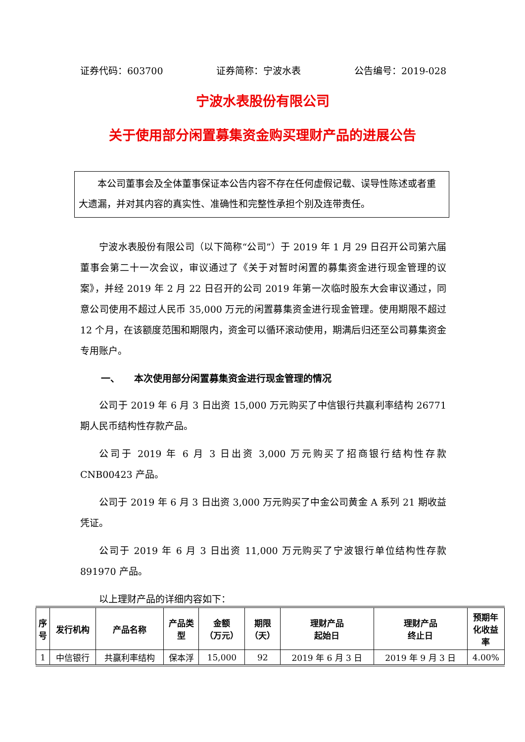证券代码：603700 证券简称：宁波水表 公告编号：2019-028
宁波水表股份有限公司
关于使用部分闲置募集资金购买理财产品的进展公告
　　本公司董事会及全体董事保证本公告内容不存在任何虚假记载、误导性陈述或者重大遗漏，并对其内容的真实性、准确性和完整性承担个别及连带责任。
宁波水表股份有限公司（以下简称“公司”）于 2019 年 1 月 29 日召开公司第六届董事会第二十一次会议，审议通过了《关于对暂时闲置的募集资金进行现金管理的议案》，并经 2019 年 2 月 22 日召开的公司 2019 年第一次临时股东大会审议通过，同意公司使用不超过人民币 35,000 万元的闲置募集资金进行现金管理。使用期限不超过 12 个月，在该额度范围和期限内，资金可以循环滚动使用，期满后归还至公司募集资金专用账户。
一、　　本次使用部分闲置募集资金进行现金管理的情况
公司于 2019 年 6 月 3 日出资 15,000 万元购买了中信银行共赢利率结构 26771 期人民币结构性存款产品。
公司于 2019 年 6 月 3 日出资 3,000 万元购买了招商银行结构性存款 CNB00423 产品。
公司于 2019 年 6 月 3 日出资 3,000 万元购买了中金公司黄金 A 系列 21 期收益凭证。
公司于 2019 年 6 月 3 日出资 11,000 万元购买了宁波银行单位结构性存款 891970 产品。
以上理财产品的详细内容如下：
| 序 号 | 发行机构 | 产品名称 | 产品类 型 | 金额 （万元） | 期限 （天） | 理财产品 起始日 | 理财产品 终止日 | 预期年 化收益 率 |
| --- | --- | --- | --- | --- | --- | --- | --- | --- |
| 1 | 中信银行 | 共赢利率结构 | 保本浮 | 15,000 | 92 | 2019 年 6 月 3 日 | 2019 年 9 月 3 日 | 4.00% |